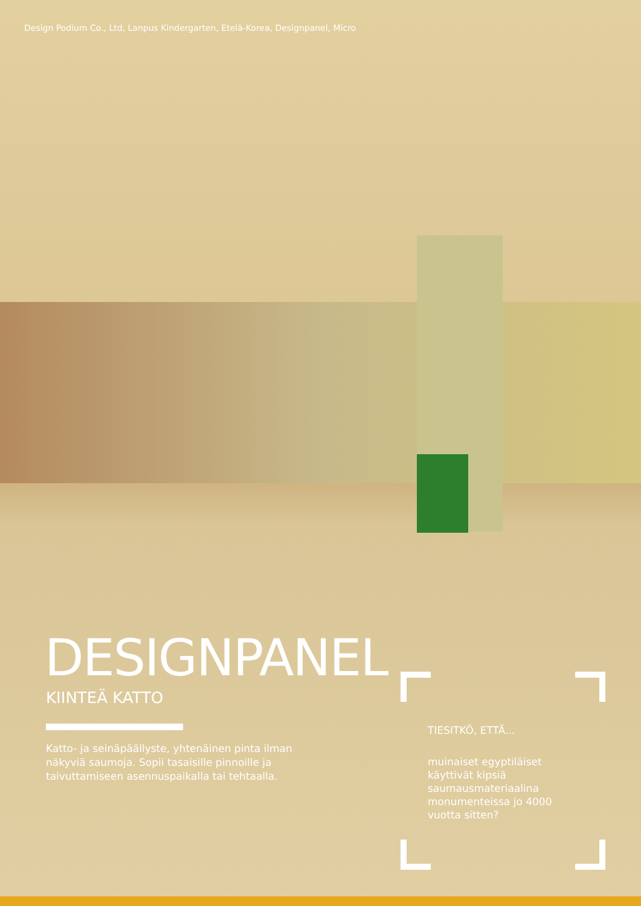Design Podium Co., Ltd, Lanpus Kindergarten, Etelä-Korea, Designpanel, Micro
DESIGNPANEL
KIINTEÄ KATTO
Katto- ja seinäpäällyste, yhtenäinen pinta ilman näkyviä saumoja. Sopii tasaisille pinnoille ja taivuttamiseen asennuspaikalla tai tehtaalla.
TIESITKÖ, ETTÄ...
muinaiset egyptiläiset käyttivät kipsiä saumausmateriaalina monumenteissa jo 4000 vuotta sitten?